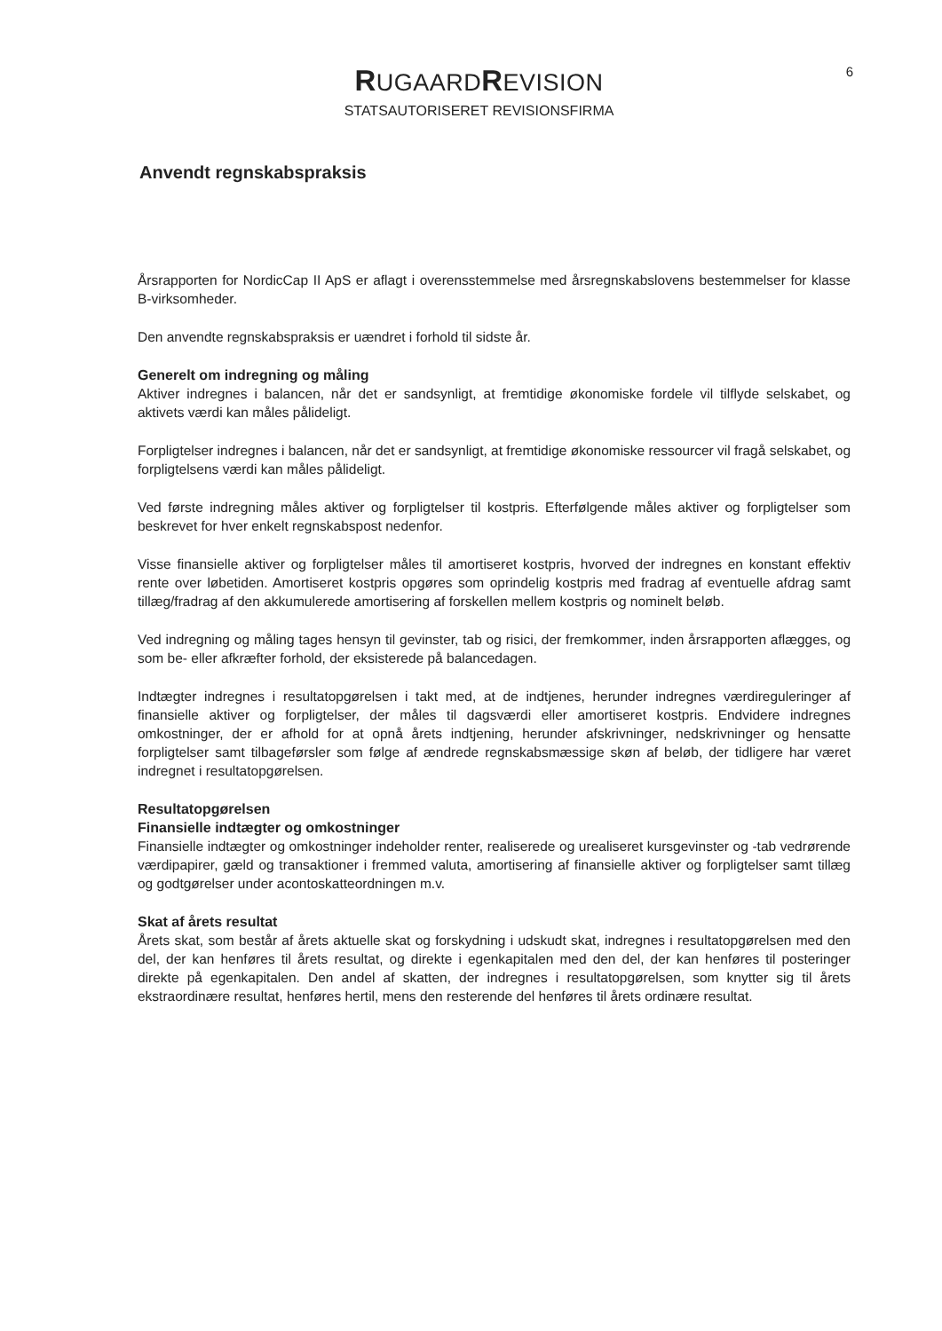RUGAARDREVISION
STATSAUTORISERET REVISIONSFIRMA
6
Anvendt regnskabspraksis
Årsrapporten for NordicCap II ApS er aflagt i overensstemmelse med årsregnskabslovens bestemmelser for klasse B-virksomheder.
Den anvendte regnskabspraksis er uændret i forhold til sidste år.
Generelt om indregning og måling
Aktiver indregnes i balancen, når det er sandsynligt, at fremtidige økonomiske fordele vil tilflyde selskabet, og aktivets værdi kan måles pålideligt.
Forpligtelser indregnes i balancen, når det er sandsynligt, at fremtidige økonomiske ressourcer vil fragå selskabet, og forpligtelsens værdi kan måles pålideligt.
Ved første indregning måles aktiver og forpligtelser til kostpris. Efterfølgende måles aktiver og forpligtelser som beskrevet for hver enkelt regnskabspost nedenfor.
Visse finansielle aktiver og forpligtelser måles til amortiseret kostpris, hvorved der indregnes en konstant effektiv rente over løbetiden. Amortiseret kostpris opgøres som oprindelig kostpris med fradrag af eventuelle afdrag samt tillæg/fradrag af den akkumulerede amortisering af forskellen mellem kostpris og nominelt beløb.
Ved indregning og måling tages hensyn til gevinster, tab og risici, der fremkommer, inden årsrapporten aflægges, og som be- eller afkræfter forhold, der eksisterede på balancedagen.
Indtægter indregnes i resultatopgørelsen i takt med, at de indtjenes, herunder indregnes værdireguleringer af finansielle aktiver og forpligtelser, der måles til dagsværdi eller amortiseret kostpris. Endvidere indregnes omkostninger, der er afhold for at opnå årets indtjening, herunder afskrivninger, nedskrivninger og hensatte forpligtelser samt tilbageførsler som følge af ændrede regnskabsmæssige skøn af beløb, der tidligere har været indregnet i resultatopgørelsen.
Resultatopgørelsen
Finansielle indtægter og omkostninger
Finansielle indtægter og omkostninger indeholder renter, realiserede og urealiseret kursgevinster og -tab vedrørende værdipapirer, gæld og transaktioner i fremmed valuta, amortisering af finansielle aktiver og forpligtelser samt tillæg og godtgørelser under acontoskatteordningen m.v.
Skat af årets resultat
Årets skat, som består af årets aktuelle skat og forskydning i udskudt skat, indregnes i resultatopgørelsen med den del, der kan henføres til årets resultat, og direkte i egenkapitalen med den del, der kan henføres til posteringer direkte på egenkapitalen. Den andel af skatten, der indregnes i resultatopgørelsen, som knytter sig til årets ekstraordinære resultat, henføres hertil, mens den resterende del henføres til årets ordinære resultat.